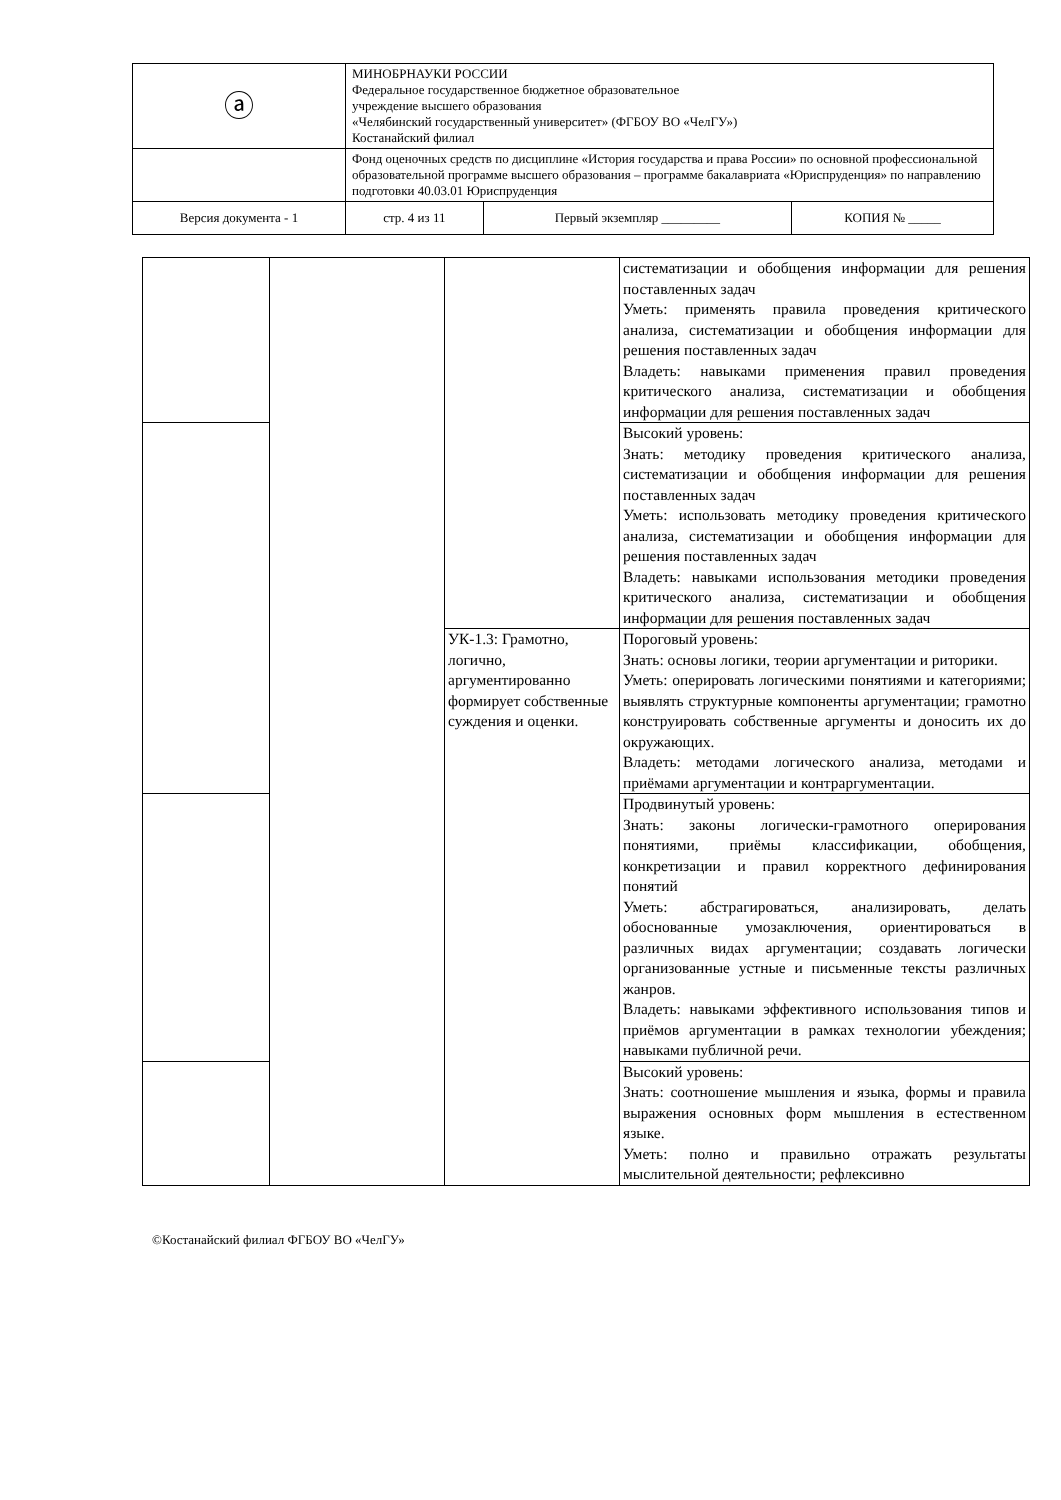| ⓐ | МИНОБРНАУКИ РОССИИ Федеральное государственное бюджетное образовательное учреждение высшего образования «Челябинский государственный университет» (ФГБОУ ВО «ЧелГУ») Костанайский филиал | | |
| | Фонд оценочных средств по дисциплине «История государства и права России» по основной профессиональной образовательной программе высшего образования – программе бакалавриата «Юриспруденция» по направлению подготовки 40.03.01 Юриспруденция | | |
| Версия документа - 1 | стр. 4 из 11 | Первый экземпляр _________ | КОПИЯ № _____ |
| | | | систематизации и обобщения информации для решения поставленных задач Уметь: применять правила проведения критического анализа, систематизации и обобщения информации для решения поставленных задач Владеть: навыками применения правил проведения критического анализа, систематизации и обобщения информации для решения поставленных задач |
| | | | Высокий уровень: Знать: методику проведения критического анализа, систематизации и обобщения информации для решения поставленных задач Уметь: использовать методику проведения критического анализа, систематизации и обобщения информации для решения поставленных задач Владеть: навыками использования методики проведения критического анализа, систематизации и обобщения информации для решения поставленных задач |
| | | УК-1.3: Грамотно, логично, аргументированно формирует собственные суждения и оценки. | Пороговый уровень: Знать: основы логики, теории аргументации и риторики. Уметь: оперировать логическими понятиями и категориями; выявлять структурные компоненты аргументации; грамотно конструировать собственные аргументы и доносить их до окружающих. Владеть: методами логического анализа, методами и приёмами аргументации и контраргументации. |
| | | | Продвинутый уровень: Знать: законы логически-грамотного оперирования понятиями, приёмы классификации, обобщения, конкретизации и правил корректного дефинирования понятий Уметь: абстрагироваться, анализировать, делать обоснованные умозаключения, ориентироваться в различных видах аргументации; создавать логически организованные устные и письменные тексты различных жанров. Владеть: навыками эффективного использования типов и приёмов аргументации в рамках технологии убеждения; навыками публичной речи. |
| | | | Высокий уровень: Знать: соотношение мышления и языка, формы и правила выражения основных форм мышления в естественном языке. Уметь: полно и правильно отражать результаты мыслительной деятельности; рефлексивно |
©Костанайский филиал ФГБОУ ВО «ЧелГУ»